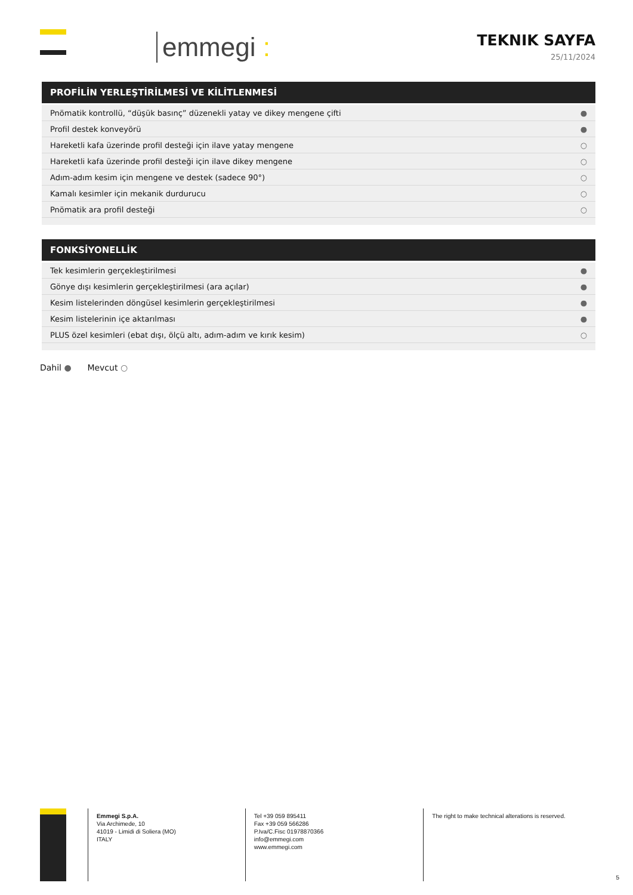emmegi :
TEKNIK SAYFA
25/11/2024
PROFİLİN YERLEŞTİRİLMESİ VE KİLİTLENMESİ
| Pnömatik kontrollü, “düşük basınç” düzenekli yatay ve dikey mengene çifti | ● |
| Profil destek konveyörü | ● |
| Hareketli kafa üzerinde profil desteği için ilave yatay mengene | ○ |
| Hareketli kafa üzerinde profil desteği için ilave dikey mengene | ○ |
| Adım-adım kesim için mengene ve destek (sadece 90°) | ○ |
| Kamalı kesimler için mekanik durdurucu | ○ |
| Pnömatik ara profil desteği | ○ |
FONKSİYONELLİK
| Tek kesimlerin gerçekleştirilmesi | ● |
| Gönye dışı kesimlerin gerçekleştirilmesi (ara açılar) | ● |
| Kesim listelerinden döngüsel kesimlerin gerçekleştirilmesi | ● |
| Kesim listelerinin içe aktarılması | ● |
| PLUS özel kesimleri (ebat dışı, ölçü altı, adım-adım ve kırık kesim) | ○ |
Dahil ● Mevcut ○
Emmegi S.p.A.
Via Archimede, 10
41019 - Limidi di Soliera (MO)
ITALY
Tel +39 059 895411
Fax +39 059 566286
P.Iva/C.Fisc 01978870366
info@emmegi.com
www.emmegi.com
The right to make technical alterations is reserved.
5